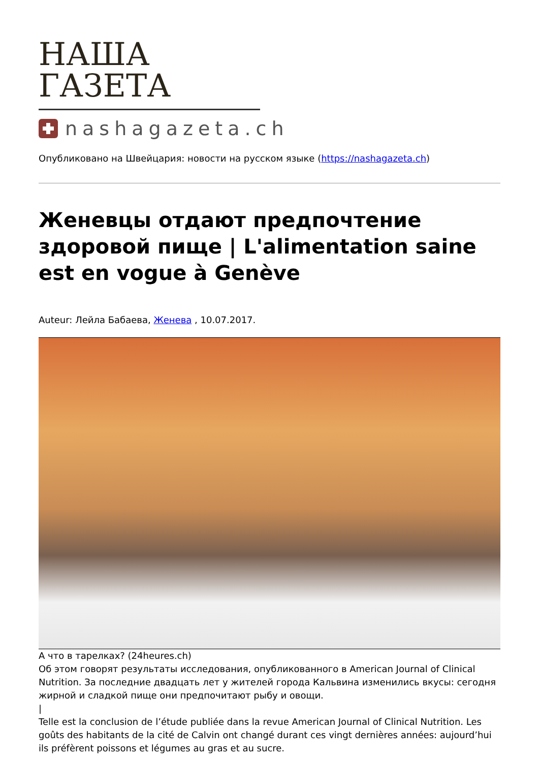НАША ГАЗЕТА
nashagazeta.ch
Опубликовано на Швейцария: новости на русском языке (https://nashagazeta.ch)
Женевцы отдают предпочтение здоровой пище | L'alimentation saine est en vogue à Genève
Auteur: Лейла Бабаева, Женева , 10.07.2017.
А что в тарелках? (24heures.ch)
Об этом говорят результаты исследования, опубликованного в American Journal of Clinical Nutrition. За последние двадцать лет у жителей города Кальвина изменились вкусы: сегодня жирной и сладкой пище они предпочитают рыбу и овощи.
|
Telle est la conclusion de l’étude publiée dans la revue American Journal of Clinical Nutrition. Les goûts des habitants de la cité de Calvin ont changé durant ces vingt dernières années: aujourd’hui ils préfèrent poissons et légumes au gras et au sucre.